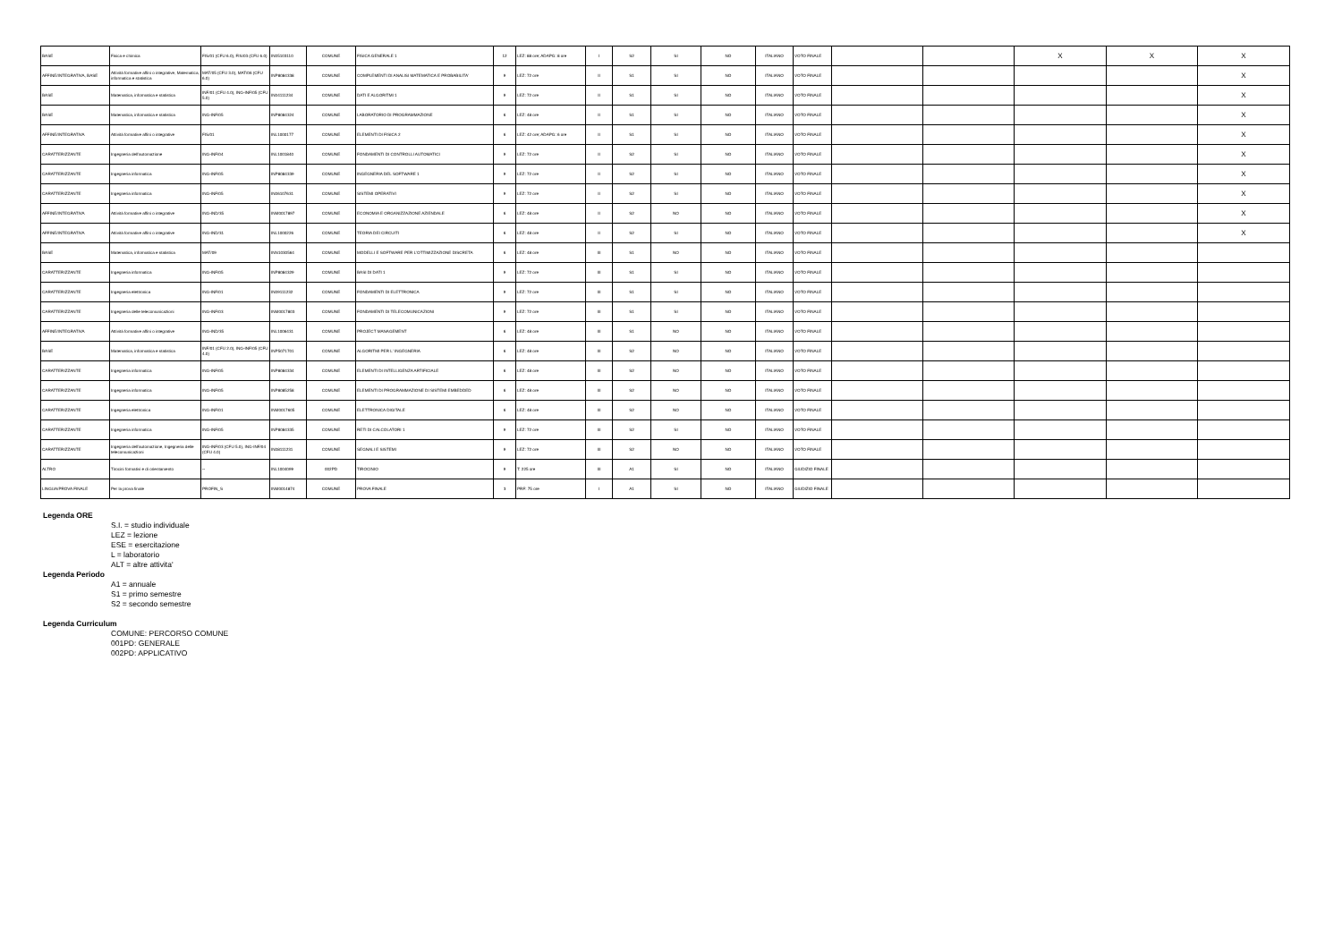| BASE | Fisica e chimica | FIS/01 (CFU 6.0), FIS/03 (CFU 6.0) | IN05103110 | COMUNE | FISICA GENERALE 1 | 12 | LEZ: 88 ore; ADAPG: 8 ore | I | S2 | SI | NO | ITALIANO | VOTO FINALE | | | X | X | X |
| AFFINE/INTEGRATIVA, BASE | Attività formative affini o integrative, Matematica, informatica e statistica | MAT/05 (CFU 3.0), MAT/06 (CFU 6.0) | INP8084338 | COMUNE | COMPLEMENTI DI ANALISI MATEMATICA E PROBABILITA' | 9 | LEZ: 72 ore | II | S1 | SI | NO | ITALIANO | VOTO FINALE | | | | | X |
| BASE | Matematica, informatica e statistica | INF/01 (CFU 4.0), ING-INF/05 (CFU 5.0) | IN04111234 | COMUNE | DATI E ALGORITMI 1 | 9 | LEZ: 72 ore | II | S1 | SI | NO | ITALIANO | VOTO FINALE | | | | | X |
| BASE | Matematica, informatica e statistica | ING-INF/05 | INP8084324 | COMUNE | LABORATORIO DI PROGRAMMAZIONE | 6 | LEZ: 48 ore | II | S1 | SI | NO | ITALIANO | VOTO FINALE | | | | | X |
| AFFINE/INTEGRATIVA | Attività formative affini o integrative | FIS/01 | INL1000177 | COMUNE | ELEMENTI DI FISICA 2 | 6 | LEZ: 42 ore; ADAPG: 6 ore | II | S1 | SI | NO | ITALIANO | VOTO FINALE | | | | | X |
| CARATTERIZZANTE | Ingegneria dell'automazione | ING-INF/04 | INL1001840 | COMUNE | FONDAMENTI DI CONTROLLI AUTOMATICI | 9 | LEZ: 72 ore | II | S2 | SI | NO | ITALIANO | VOTO FINALE | | | | | X |
| CARATTERIZZANTE | Ingegneria informatica | ING-INF/05 | INP8084339 | COMUNE | INGEGNERIA DEL SOFTWARE 1 | 9 | LEZ: 72 ore | II | S2 | SI | NO | ITALIANO | VOTO FINALE | | | | | X |
| CARATTERIZZANTE | Ingegneria informatica | ING-INF/05 | IN06107631 | COMUNE | SISTEMI OPERATIVI | 9 | LEZ: 72 ore | II | S2 | SI | NO | ITALIANO | VOTO FINALE | | | | | X |
| AFFINE/INTEGRATIVA | Attività formative affini o integrative | ING-IND/35 | INM0017897 | COMUNE | ECONOMIA E ORGANIZZAZIONE AZIENDALE | 6 | LEZ: 48 ore | II | S2 | NO | NO | ITALIANO | VOTO FINALE | | | | | X |
| AFFINE/INTEGRATIVA | Attività formative affini o integrative | ING-IND/31 | INL1000226 | COMUNE | TEORIA DEI CIRCUITI | 6 | LEZ: 48 ore | II | S2 | SI | NO | ITALIANO | VOTO FINALE | | | | | X |
| BASE | Matematica, informatica e statistica | MAT/09 | INN1030564 | COMUNE | MODELLI E SOFTWARE PER L'OTTIMIZZAZIONE DISCRETA | 6 | LEZ: 48 ore | III | S1 | NO | NO | ITALIANO | VOTO FINALE | | | | | |
| CARATTERIZZANTE | Ingegneria informatica | ING-INF/05 | INP8084329 | COMUNE | BASI DI DATI 1 | 9 | LEZ: 72 ore | III | S1 | SI | NO | ITALIANO | VOTO FINALE | | | | | |
| CARATTERIZZANTE | Ingegneria elettronica | ING-INF/01 | IN09111232 | COMUNE | FONDAMENTI DI ELETTRONICA | 9 | LEZ: 72 ore | III | S1 | SI | NO | ITALIANO | VOTO FINALE | | | | | |
| CARATTERIZZANTE | Ingegneria delle telecomunicazioni | ING-INF/03 | INM0017803 | COMUNE | FONDAMENTI DI TELECOMUNICAZIONI | 9 | LEZ: 72 ore | III | S1 | SI | NO | ITALIANO | VOTO FINALE | | | | | |
| AFFINE/INTEGRATIVA | Attività formative affini o integrative | ING-IND/35 | INL1006431 | COMUNE | PROJECT MANAGEMENT | 6 | LEZ: 48 ore | III | S1 | NO | NO | ITALIANO | VOTO FINALE | | | | | |
| BASE | Matematica, informatica e statistica | INF/01 (CFU 2.0), ING-INF/05 (CFU 4.0) | INP5071701 | COMUNE | ALGORITMI PER L' INGEGNERIA | 6 | LEZ: 48 ore | III | S2 | NO | NO | ITALIANO | VOTO FINALE | | | | | |
| CARATTERIZZANTE | Ingegneria informatica | ING-INF/05 | INP8084334 | COMUNE | ELEMENTI DI INTELLIGENZA ARTIFICIALE | 6 | LEZ: 48 ore | III | S2 | NO | NO | ITALIANO | VOTO FINALE | | | | | |
| CARATTERIZZANTE | Ingegneria informatica | ING-INF/05 | INP8085258 | COMUNE | ELEMENTI DI PROGRAMMAZIONE DI SISTEMI EMBEDDED | 6 | LEZ: 48 ore | III | S2 | NO | NO | ITALIANO | VOTO FINALE | | | | | |
| CARATTERIZZANTE | Ingegneria elettronica | ING-INF/01 | INM0017605 | COMUNE | ELETTRONICA DIGITALE | 6 | LEZ: 48 ore | III | S2 | NO | NO | ITALIANO | VOTO FINALE | | | | | |
| CARATTERIZZANTE | Ingegneria informatica | ING-INF/05 | INP8084335 | COMUNE | RETI DI CALCOLATORI 1 | 9 | LEZ: 72 ore | III | S2 | SI | NO | ITALIANO | VOTO FINALE | | | | | |
| CARATTERIZZANTE | Ingegneria dell'automazione, Ingegneria delle telecomunicazioni | ING-INF/03 (CFU 5.0), ING-INF/04 (CFU 4.0) | IN08111231 | COMUNE | SEGNALI E SISTEMI | 9 | LEZ: 72 ore | III | S2 | NO | NO | ITALIANO | VOTO FINALE | | | | | |
| ALTRO | Tirocini formativi e di orientamento | -- | INL1004099 | 002PD | TIROCINIO | 9 | T: 225 ore | III | A1 | SI | NO | ITALIANO | GIUDIZIO FINALE | | | | | |
| LINGUA/PROVA FINALE | Per la prova finale | PROFIN_S | INM0014874 | COMUNE | PROVA FINALE | 3 | PRF: 75 ore | I | A1 | SI | NO | ITALIANO | GIUDIZIO FINALE | | | | | |
Legenda ORE
S.I. = studio individuale
LEZ = lezione
ESE = esercitazione
L = laboratorio
ALT = altre attivita'
Legenda Periodo
A1 = annuale
S1 = primo semestre
S2 = secondo semestre
Legenda Curriculum
COMUNE: PERCORSO COMUNE
001PD: GENERALE
002PD: APPLICATIVO